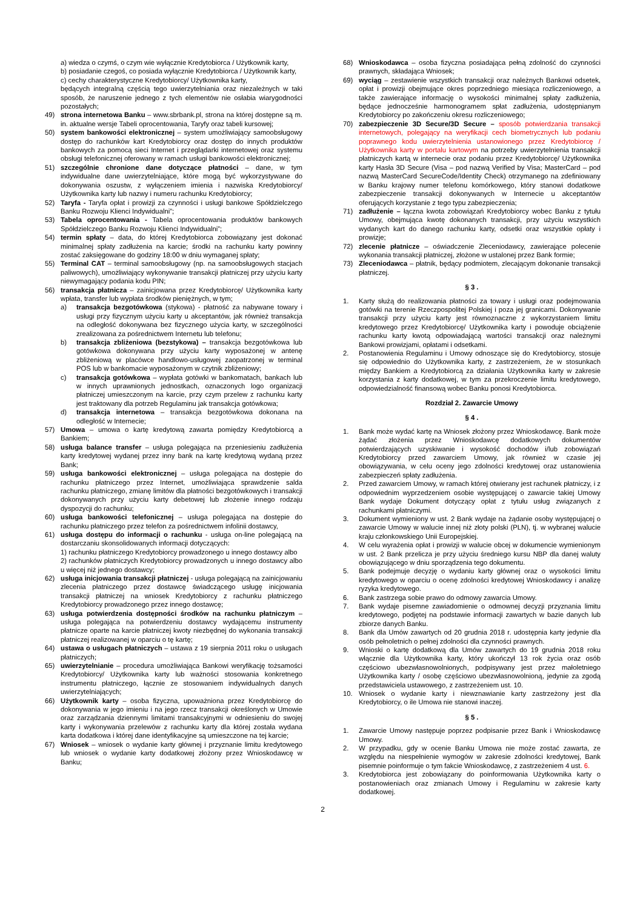a) wiedza o czymś, o czym wie wyłącznie Kredytobiorca / Użytkownik karty,
b) posiadanie czegoś, co posiada wyłącznie Kredytobiorca / Użytkownik karty,
c) cechy charakterystyczne Kredytobiorcy/ Użytkownika karty,
będących integralną częścią tego uwierzytelniania oraz niezależnych w taki sposób, że naruszenie jednego z tych elementów nie osłabia wiarygodności pozostałych;
49) strona internetowa Banku – www.sbrbank.pl, strona na której dostępne są m. in. aktualne wersje Tabeli oprocentowania, Taryfy oraz tabeli kursowej;
50) system bankowości elektronicznej – system umożliwiający samoobsługowy dostęp do rachunków kart Kredytobiorcy oraz dostęp do innych produktów bankowych za pomocą sieci Internet i przeglądarki internetowej oraz systemu obsługi telefonicznej oferowany w ramach usługi bankowości elektronicznej;
51) szczególnie chronione dane dotyczące płatności – dane, w tym indywidualne dane uwierzytelniające, które mogą być wykorzystywane do dokonywania oszustw, z wyłączeniem imienia i nazwiska Kredytobiorcy/ Użytkownika karty lub nazwy i numeru rachunku Kredytobiorcy;
52) Taryfa - Taryfa opłat i prowizji za czynności i usługi bankowe Spółdzielczego Banku Rozwoju Klienci Indywidualni”;
53) Tabela oprocentowania - Tabela oprocentowania produktów bankowych Spółdzielczego Banku Rozwoju Klienci Indywidualni”;
54) termin spłaty – data, do której Kredytobiorca zobowiązany jest dokonać minimalnej spłaty zadłużenia na karcie; środki na rachunku karty powinny zostać zaksięgowane do godziny 18:00 w dniu wymaganej spłaty;
55) Terminal CAT – terminal samoobsługowy (np. na samoobsługowych stacjach paliwowych), umożliwiający wykonywanie transakcji płatniczej przy użyciu karty niewymagający podania kodu PIN;
56) transakcja płatnicza – zainicjowana przez Kredytobiorcę/ Użytkownika karty wpłata, transfer lub wypłata środków pieniężnych, w tym;
a) transakcja bezgotówkowa (stykowa) - płatność za nabywane towary i usługi przy fizycznym użyciu karty u akceptantów, jak również transakcja na odległość dokonywana bez fizycznego użycia karty, w szczególności zrealizowana za pośrednictwem Internetu lub telefonu;
b) transakcja zbliżeniowa (bezstykowa) – transakcja bezgotówkowa lub gotówkowa dokonywana przy użyciu karty wyposażonej w antenę zbliżeniową w placówce handlowo-usługowej zaopatrzonej w terminal POS lub w bankomacie wyposażonym w czytnik zbliżeniowy;
c) transakcja gotówkowa – wypłata gotówki w bankomatach, bankach lub w innych uprawnionych jednostkach, oznaczonych logo organizacji płatniczej umieszczonym na karcie, przy czym przelew z rachunku karty jest traktowany dla potrzeb Regulaminu jak transakcja gotówkowa;
d) transakcja internetowa – transakcja bezgotówkowa dokonana na odległość w Internecie;
57) Umowa – umowa o kartę kredytową zawarta pomiędzy Kredytobiorcą a Bankiem;
58) usługa balance transfer – usługa polegająca na przeniesieniu zadłużenia karty kredytowej wydanej przez inny bank na kartę kredytową wydaną przez Bank;
59) usługa bankowości elektronicznej – usługa polegająca na dostępie do rachunku płatniczego przez Internet, umożliwiająca sprawdzenie salda rachunku płatniczego, zmianę limitów dla płatności bezgotówkowych i transakcji dokonywanych przy użyciu karty debetowej lub złożenie innego rodzaju dyspozycji do rachunku;
60) usługa bankowości telefonicznej – usługa polegająca na dostępie do rachunku płatniczego przez telefon za pośrednictwem infolinii dostawcy,
61) usługa dostępu do informacji o rachunku - usługa on-line polegającą na dostarczaniu skonsolidowanych informacji dotyczących:
1) rachunku płatniczego Kredytobiorcy prowadzonego u innego dostawcy albo
2) rachunków płatniczych Kredytobiorcy prowadzonych u innego dostawcy albo u więcej niż jednego dostawcy;
62) usługa inicjowania transakcji płatniczej - usługa polegającą na zainicjowaniu zlecenia płatniczego przez dostawcę świadczącego usługę inicjowania transakcji płatniczej na wniosek Kredytobiorcy z rachunku płatniczego Kredytobiorcy prowadzonego przez innego dostawcę;
63) usługa potwierdzenia dostępności środków na rachunku płatniczym – usługa polegająca na potwierdzeniu dostawcy wydającemu instrumenty płatnicze oparte na karcie płatniczej kwoty niezbędnej do wykonania transakcji płatniczej realizowanej w oparciu o tę kartę;
64) ustawa o usługach płatniczych – ustawa z 19 sierpnia 2011 roku o usługach płatniczych;
65) uwierzytelnianie – procedura umożliwiająca Bankowi weryfikację tożsamości Kredytobiorcy/ Użytkownika karty lub ważności stosowania konkretnego instrumentu płatniczego, łącznie ze stosowaniem indywidualnych danych uwierzytelniających;
66) Użytkownik karty – osoba fizyczna, upoważniona przez Kredytobiorcę do dokonywania w jego imieniu i na jego rzecz transakcji określonych w Umowie oraz zarządzania dziennymi limitami transakcyjnymi w odniesieniu do swojej karty i wykonywania przelewów z rachunku karty dla której została wydana karta dodatkowa i której dane identyfikacyjne są umieszczone na tej karcie;
67) Wniosek – wniosek o wydanie karty głównej i przyznanie limitu kredytowego lub wniosek o wydanie karty dodatkowej złożony przez Wnioskodawcę w Banku;
68) Wnioskodawca – osoba fizyczna posiadająca pełną zdolność do czynności prawnych, składająca Wniosek;
69) wyciąg – zestawienie wszystkich transakcji oraz należnych Bankowi odsetek, opłat i prowizji obejmujące okres poprzedniego miesiąca rozliczeniowego, a także zawierające informację o wysokości minimalnej spłaty zadłużenia, będące jednocześnie harmonogramem spłat zadłużenia, udostępnianym Kredytobiorcy po zakończeniu okresu rozliczeniowego;
70) zabezpieczenie 3D Secure/3D Secure – sposób potwierdzania transakcji internetowych, polegający na weryfikacji cech biometrycznych lub podaniu poprawnego kodu uwierzytelnienia ustanowionego przez Kredytobiorcę / Użytkownika karty w portalu kartowym na potrzeby uwierzytelnienia transakcji płatniczych kartą w internecie oraz podaniu przez Kredytobiorcę/ Użytkownika karty Hasła 3D Secure (Visa – pod nazwą Verified by Visa; MasterCard – pod nazwą MasterCard SecureCode/Identity Check) otrzymanego na zdefiniowany w Banku krajowy numer telefonu komórkowego, który stanowi dodatkowe zabezpieczenie transakcji dokonywanych w Internecie u akceptantów oferujących korzystanie z tego typu zabezpieczenia;
71) zadłużenie – łączna kwota zobowiązań Kredytobiorcy wobec Banku z tytułu Umowy, obejmująca kwotę dokonanych transakcji, przy użyciu wszystkich wydanych kart do danego rachunku karty, odsetki oraz wszystkie opłaty i prowizje;
72) zlecenie płatnicze – oświadczenie Zleceniodawcy, zawierające polecenie wykonania transakcji płatniczej, złożone w ustalonej przez Bank formie;
73) Zleceniodawca – płatnik, będący podmiotem, zlecającym dokonanie transakcji płatniczej.
§ 3 .
1. Karty służą do realizowania płatności za towary i usługi oraz podejmowania gotówki na terenie Rzeczpospolitej Polskiej i poza jej granicami. Dokonywanie transakcji przy użyciu karty jest równoznaczne z wykorzystaniem limitu kredytowego przez Kredytobiorcę/ Użytkownika karty i powoduje obciążenie rachunku karty kwotą odpowiadającą wartości transakcji oraz należnymi Bankowi prowizjami, opłatami i odsetkami.
2. Postanowienia Regulaminu i Umowy odnoszące się do Kredytobiorcy, stosuje się odpowiednio do Użytkownika karty, z zastrzeżeniem, że w stosunkach między Bankiem a Kredytobiorcą za działania Użytkownika karty w zakresie korzystania z karty dodatkowej, w tym za przekroczenie limitu kredytowego, odpowiedzialność finansową wobec Banku ponosi Kredytobiorca.
Rozdział 2. Zawarcie Umowy
§ 4 .
1. Bank może wydać kartę na Wniosek złożony przez Wnioskodawcę. Bank może żądać złożenia przez Wnioskodawcę dodatkowych dokumentów potwierdzających uzyskiwanie i wysokość dochodów i/lub zobowiązań Kredytobiorcy przed zawarciem Umowy, jak również w czasie jej obowiązywania, w celu oceny jego zdolności kredytowej oraz ustanowienia zabezpieczeń spłaty zadłużenia.
2. Przed zawarciem Umowy, w ramach której otwierany jest rachunek płatniczy, i z odpowiednim wyprzedzeniem osobie występującej o zawarcie takiej Umowy Bank wydaje Dokument dotyczący opłat z tytułu usług związanych z rachunkami płatniczymi.
3. Dokument wymieniony w ust. 2 Bank wydaje na żądanie osoby występującej o zawarcie Umowy w walucie innej niż złoty polski (PLN), tj. w wybranej walucie kraju członkowskiego Unii Europejskiej.
4. W celu wyrażenia opłat i prowizji w walucie obcej w dokumencie wymienionym w ust. 2 Bank przelicza je przy użyciu średniego kursu NBP dla danej waluty obowiązującego w dniu sporządzenia tego dokumentu.
5. Bank podejmuje decyzję o wydaniu karty głównej oraz o wysokości limitu kredytowego w oparciu o ocenę zdolności kredytowej Wnioskodawcy i analizę ryzyka kredytowego.
6. Bank zastrzega sobie prawo do odmowy zawarcia Umowy.
7. Bank wydaje pisemne zawiadomienie o odmownej decyzji przyznania limitu kredytowego, podjętej na podstawie informacji zawartych w bazie danych lub zbiorze danych Banku.
8. Bank dla Umów zawartych od 20 grudnia 2018 r. udostępnia karty jedynie dla osób pełnoletnich o pełnej zdolności dla czynności prawnych.
9. Wnioski o kartę dodatkową dla Umów zawartych do 19 grudnia 2018 roku włącznie dla Użytkownika karty, który ukończył 13 rok życia oraz osób częściowo ubezwłasnowolnionych, podpisywany jest przez małoletniego Użytkownika karty / osobę częściowo ubezwłasnowolnioną, jedynie za zgodą przedstawiciela ustawowego, z zastrzeżeniem ust. 10.
10. Wniosek o wydanie karty i niewznawianie karty zastrzeżony jest dla Kredytobiorcy, o ile Umowa nie stanowi inaczej.
§ 5 .
1. Zawarcie Umowy następuje poprzez podpisanie przez Bank i Wnioskodawcę Umowy.
2. W przypadku, gdy w ocenie Banku Umowa nie może zostać zawarta, ze względu na niespełnienie wymogów w zakresie zdolności kredytowej, Bank pisemnie poinformuje o tym fakcie Wnioskodawcę, z zastrzeżeniem 4 ust. 6.
3. Kredytobiorca jest zobowiązany do poinformowania Użytkownika karty o postanowieniach oraz zmianach Umowy i Regulaminu w zakresie karty dodatkowej.
2